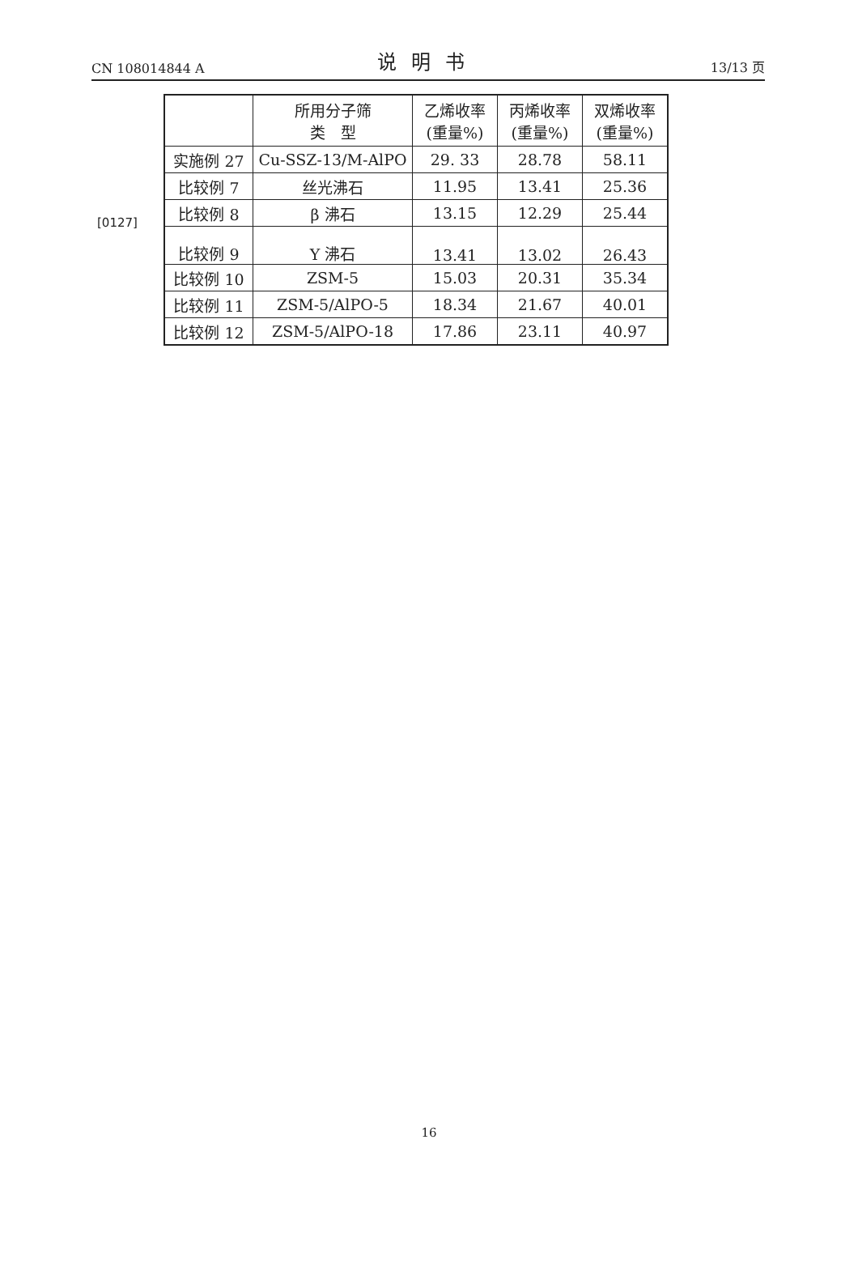CN 108014844 A 说明书 13/13 页
[0127]
| | 所用分子筛 类 型 | 乙烯收率 (重量%) | 丙烯收率 (重量%) | 双烯收率 (重量%) |
| --- | --- | --- | --- | --- |
| 实施例 27 | Cu-SSZ-13/M-AlPO | 29. 33 | 28.78 | 58.11 |
| 比较例 7 | 丝光沸石 | 11.95 | 13.41 | 25.36 |
| 比较例 8 | β 沸石 | 13.15 | 12.29 | 25.44 |
| 比较例 9 | Y 沸石 | 13.41 | 13.02 | 26.43 |
| 比较例 10 | ZSM-5 | 15.03 | 20.31 | 35.34 |
| 比较例 11 | ZSM-5/AlPO-5 | 18.34 | 21.67 | 40.01 |
| 比较例 12 | ZSM-5/AlPO-18 | 17.86 | 23.11 | 40.97 |
16